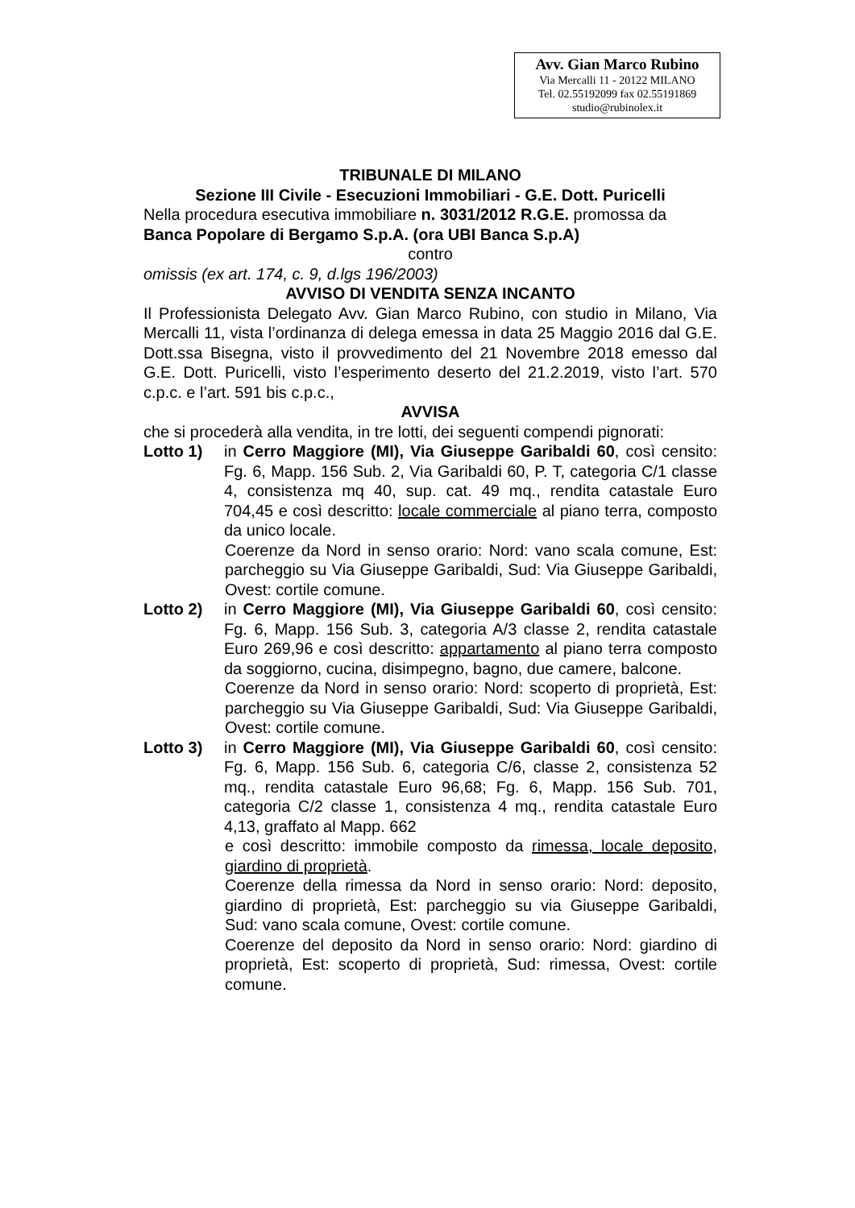Avv. Gian Marco Rubino
Via Mercalli 11 - 20122 MILANO
Tel. 02.55192099 fax 02.55191869
studio@rubinolex.it
TRIBUNALE DI MILANO
Sezione III Civile - Esecuzioni Immobiliari - G.E. Dott. Puricelli
Nella procedura esecutiva immobiliare n. 3031/2012 R.G.E. promossa da Banca Popolare di Bergamo S.p.A. (ora UBI Banca S.p.A)
contro
omissis (ex art. 174, c. 9, d.lgs 196/2003)
AVVISO DI VENDITA SENZA INCANTO
Il Professionista Delegato Avv. Gian Marco Rubino, con studio in Milano, Via Mercalli 11, vista l’ordinanza di delega emessa in data 25 Maggio 2016 dal G.E. Dott.ssa Bisegna, visto il provvedimento del 21 Novembre 2018 emesso dal G.E. Dott. Puricelli, visto l’esperimento deserto del 21.2.2019, visto l’art. 570 c.p.c. e l’art. 591 bis c.p.c.,
AVVISA
che si procederà alla vendita, in tre lotti, dei seguenti compendi pignorati:
Lotto 1) in Cerro Maggiore (MI), Via Giuseppe Garibaldi 60, così censito: Fg. 6, Mapp. 156 Sub. 2, Via Garibaldi 60, P. T, categoria C/1 classe 4, consistenza mq 40, sup. cat. 49 mq., rendita catastale Euro 704,45 e così descritto: locale commerciale al piano terra, composto da unico locale.
Coerenze da Nord in senso orario: Nord: vano scala comune, Est: parcheggio su Via Giuseppe Garibaldi, Sud: Via Giuseppe Garibaldi, Ovest: cortile comune.
Lotto 2) in Cerro Maggiore (MI), Via Giuseppe Garibaldi 60, così censito: Fg. 6, Mapp. 156 Sub. 3, categoria A/3 classe 2, rendita catastale Euro 269,96 e così descritto: appartamento al piano terra composto da soggiorno, cucina, disimpegno, bagno, due camere, balcone.
Coerenze da Nord in senso orario: Nord: scoperto di proprietà, Est: parcheggio su Via Giuseppe Garibaldi, Sud: Via Giuseppe Garibaldi, Ovest: cortile comune.
Lotto 3) in Cerro Maggiore (MI), Via Giuseppe Garibaldi 60, così censito: Fg. 6, Mapp. 156 Sub. 6, categoria C/6, classe 2, consistenza 52 mq., rendita catastale Euro 96,68; Fg. 6, Mapp. 156 Sub. 701, categoria C/2 classe 1, consistenza 4 mq., rendita catastale Euro 4,13, graffato al Mapp. 662
e così descritto: immobile composto da rimessa, locale deposito, giardino di proprietà.
Coerenze della rimessa da Nord in senso orario: Nord: deposito, giardino di proprietà, Est: parcheggio su via Giuseppe Garibaldi, Sud: vano scala comune, Ovest: cortile comune.
Coerenze del deposito da Nord in senso orario: Nord: giardino di proprietà, Est: scoperto di proprietà, Sud: rimessa, Ovest: cortile comune.